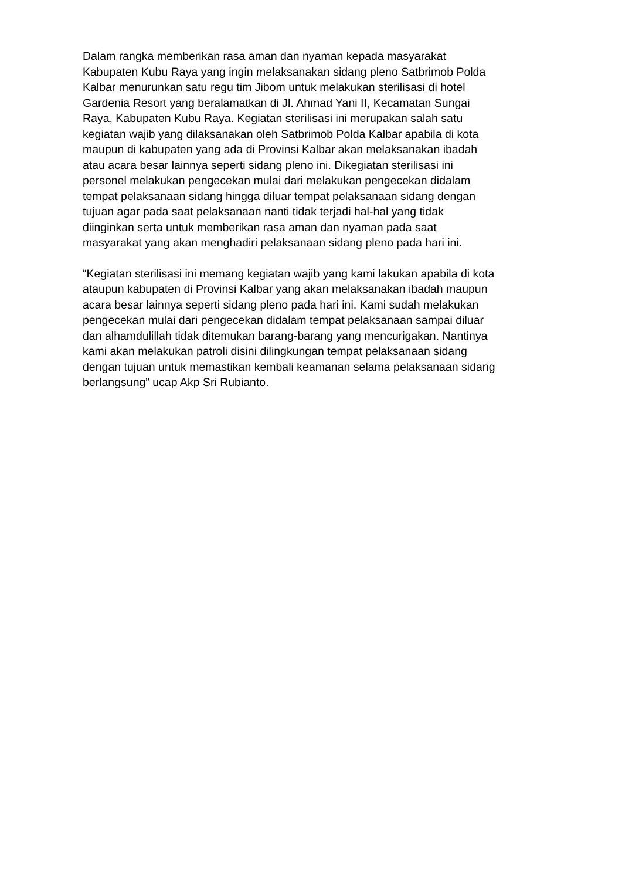Dalam rangka memberikan rasa aman dan nyaman kepada masyarakat
Kabupaten Kubu Raya yang ingin melaksanakan sidang pleno Satbrimob Polda
Kalbar menurunkan satu regu tim Jibom untuk melakukan sterilisasi di hotel
Gardenia Resort yang beralamatkan di Jl. Ahmad Yani II, Kecamatan Sungai
Raya, Kabupaten Kubu Raya. Kegiatan sterilisasi ini merupakan salah satu
kegiatan wajib yang dilaksanakan oleh Satbrimob Polda Kalbar apabila di kota
maupun di kabupaten yang ada di Provinsi Kalbar akan melaksanakan ibadah
atau acara besar lainnya seperti sidang pleno ini. Dikegiatan sterilisasi ini
personel melakukan pengecekan mulai dari melakukan pengecekan didalam
tempat pelaksanaan sidang hingga diluar tempat pelaksanaan sidang dengan
tujuan agar pada saat pelaksanaan nanti tidak terjadi hal-hal yang tidak
diinginkan serta untuk memberikan rasa aman dan nyaman pada saat
masyarakat yang akan menghadiri pelaksanaan sidang pleno pada hari ini.
“Kegiatan sterilisasi ini memang kegiatan wajib yang kami lakukan apabila di kota
ataupun kabupaten di Provinsi Kalbar yang akan melaksanakan ibadah maupun
acara besar lainnya seperti sidang pleno pada hari ini. Kami sudah melakukan
pengecekan mulai dari pengecekan didalam tempat pelaksanaan sampai diluar
dan alhamdulillah tidak ditemukan barang-barang yang mencurigakan. Nantinya
kami akan melakukan patroli disini dilingkungan tempat pelaksanaan sidang
dengan tujuan untuk memastikan kembali keamanan selama pelaksanaan sidang
berlangsung” ucap Akp Sri Rubianto.